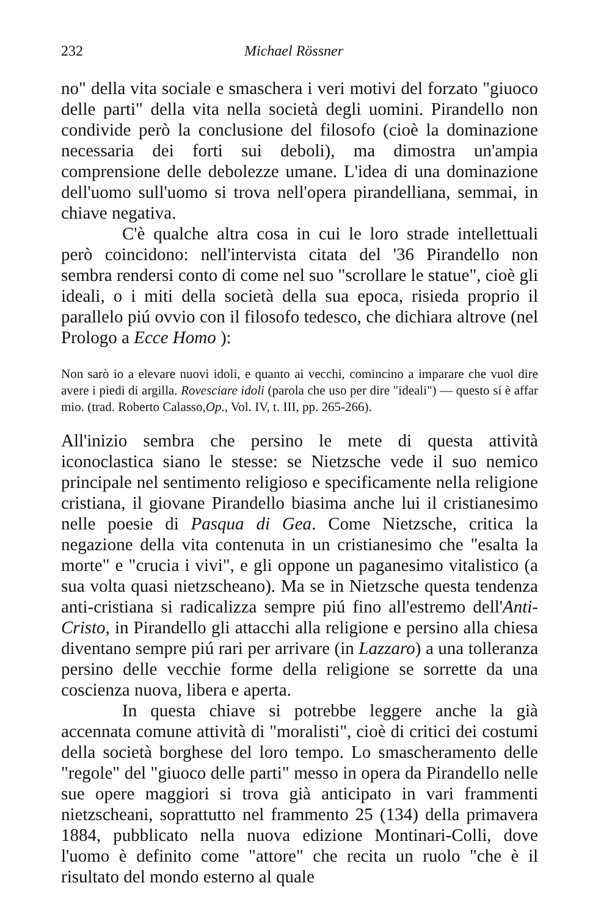232 Michael Rössner
no" della vita sociale e smaschera i veri motivi del forzato "giuoco delle parti" della vita nella società degli uomini. Pirandello non condivide però la conclusione del filosofo (cioè la dominazione necessaria dei forti sui deboli), ma dimostra un'ampia comprensione delle debolezze umane. L'idea di una dominazione dell'uomo sull'uomo si trova nell'opera pirandelliana, semmai, in chiave negativa.
C'è qualche altra cosa in cui le loro strade intellettuali però coincidono: nell'intervista citata del '36 Pirandello non sembra rendersi conto di come nel suo "scrollare le statue", cioè gli ideali, o i miti della società della sua epoca, risieda proprio il parallelo piú ovvio con il filosofo tedesco, che dichiara altrove (nel Prologo a Ecce Homo ):
Non sarò io a elevare nuovi idoli, e quanto ai vecchi, comincino a imparare che vuol dire avere i piedi di argilla. Rovesciare idoli (parola che uso per dire "ideali") — questo sí è affar mio. (trad. Roberto Calasso,Op., Vol. IV, t. III, pp. 265-266).
All'inizio sembra che persino le mete di questa attività iconoclastica siano le stesse: se Nietzsche vede il suo nemico principale nel sentimento religioso e specificamente nella religione cristiana, il giovane Pirandello biasima anche lui il cristianesimo nelle poesie di Pasqua di Gea. Come Nietzsche, critica la negazione della vita contenuta in un cristianesimo che "esalta la morte" e "crucia i vivi", e gli oppone un paganesimo vitalistico (a sua volta quasi nietzscheano). Ma se in Nietzsche questa tendenza anti-cristiana si radicalizza sempre piú fino all'estremo dell'Anti-Cristo, in Pirandello gli attacchi alla religione e persino alla chiesa diventano sempre piú rari per arrivare (in Lazzaro) a una tolleranza persino delle vecchie forme della religione se sorrette da una coscienza nuova, libera e aperta.
In questa chiave si potrebbe leggere anche la già accennata comune attività di "moralisti", cioè di critici dei costumi della società borghese del loro tempo. Lo smascheramento delle "regole" del "giuoco delle parti" messo in opera da Pirandello nelle sue opere maggiori si trova già anticipato in vari frammenti nietzscheani, soprattutto nel frammento 25 (134) della primavera 1884, pubblicato nella nuova edizione Montinari-Colli, dove l'uomo è definito come "attore" che recita un ruolo "che è il risultato del mondo esterno al quale